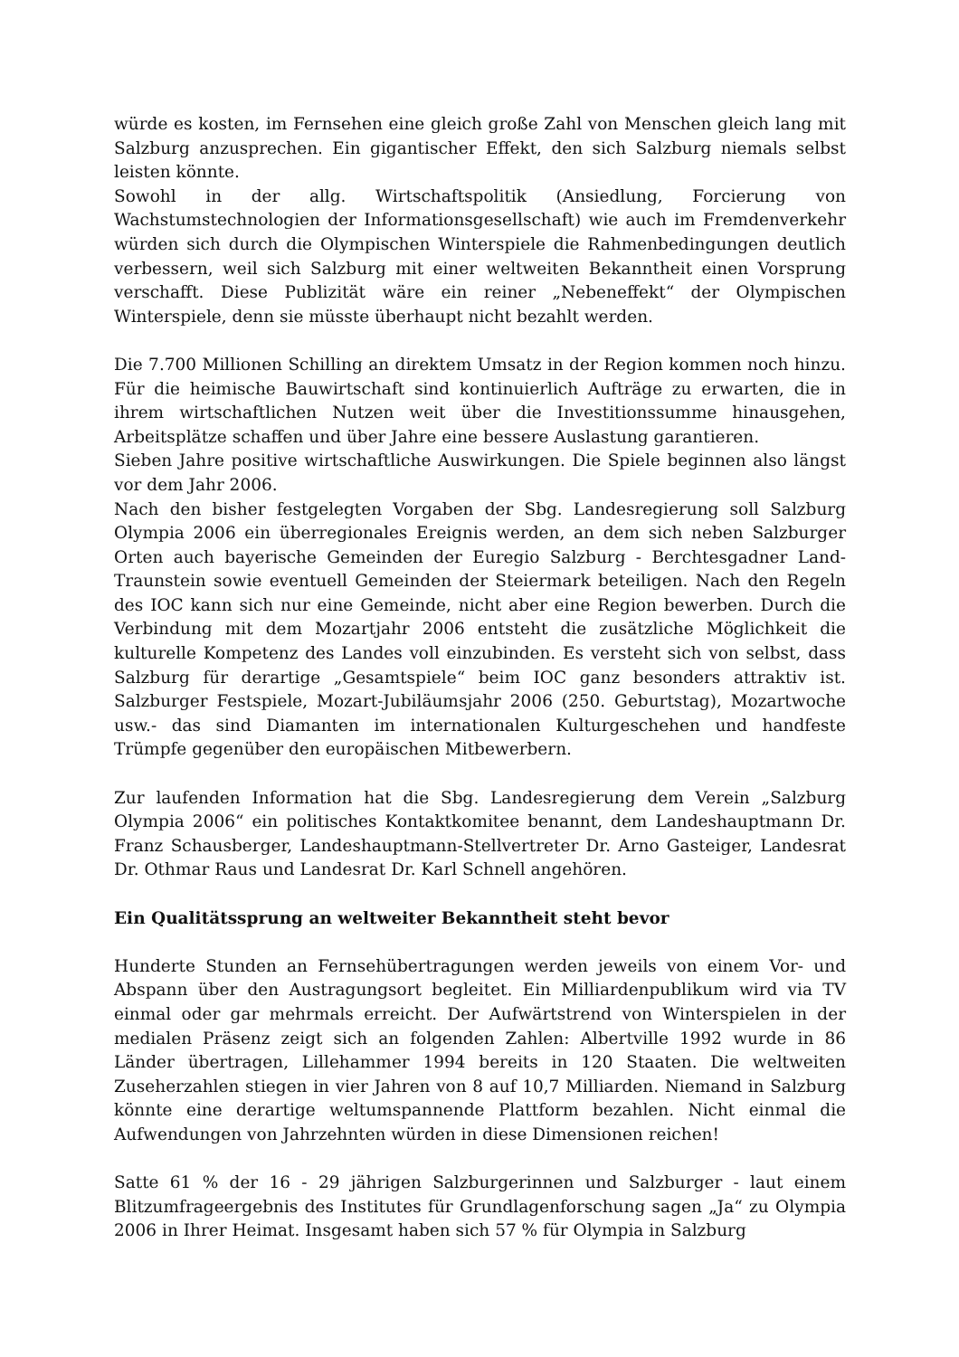würde es kosten, im Fernsehen eine gleich große Zahl von Menschen gleich lang mit Salzburg anzusprechen. Ein gigantischer Effekt, den sich Salzburg niemals selbst leisten könnte.
Sowohl in der allg. Wirtschaftspolitik (Ansiedlung, Forcierung von Wachstumstechnologien der Informationsgesellschaft) wie auch im Fremdenverkehr würden sich durch die Olympischen Winterspiele die Rahmenbedingungen deutlich verbessern, weil sich Salzburg mit einer weltweiten Bekanntheit einen Vorsprung verschafft. Diese Publizität wäre ein reiner „Nebeneffekt“ der Olympischen Winterspiele, denn sie müsste überhaupt nicht bezahlt werden.
Die 7.700 Millionen Schilling an direktem Umsatz in der Region kommen noch hinzu. Für die heimische Bauwirtschaft sind kontinuierlich Aufträge zu erwarten, die in ihrem wirtschaftlichen Nutzen weit über die Investitionssumme hinausgehen, Arbeitsplätze schaffen und über Jahre eine bessere Auslastung garantieren.
Sieben Jahre positive wirtschaftliche Auswirkungen. Die Spiele beginnen also längst vor dem Jahr 2006.
Nach den bisher festgelegten Vorgaben der Sbg. Landesregierung soll Salzburg Olympia 2006 ein überregionales Ereignis werden, an dem sich neben Salzburger Orten auch bayerische Gemeinden der Euregio Salzburg - Berchtesgadner Land-Traunstein sowie eventuell Gemeinden der Steiermark beteiligen. Nach den Regeln des IOC kann sich nur eine Gemeinde, nicht aber eine Region bewerben. Durch die Verbindung mit dem Mozartjahr 2006 entsteht die zusätzliche Möglichkeit die kulturelle Kompetenz des Landes voll einzubinden. Es versteht sich von selbst, dass Salzburg für derartige „Gesamtspiele“ beim IOC ganz besonders attraktiv ist. Salzburger Festspiele, Mozart-Jubiläumsjahr 2006 (250. Geburtstag), Mozartwoche usw.- das sind Diamanten im internationalen Kulturgeschehen und handfeste Trümpfe gegenüber den europäischen Mitbewerbern.
Zur laufenden Information hat die Sbg. Landesregierung dem Verein „Salzburg Olympia 2006“ ein politisches Kontaktkomitee benannt, dem Landeshauptmann Dr. Franz Schausberger, Landeshauptmann-Stellvertreter Dr. Arno Gasteiger, Landesrat Dr. Othmar Raus und Landesrat Dr. Karl Schnell angehören.
Ein Qualitätssprung an weltweiter Bekanntheit steht bevor
Hunderte Stunden an Fernsehübertragungen werden jeweils von einem Vor- und Abspann über den Austragungsort begleitet. Ein Milliardenpublikum wird via TV einmal oder gar mehrmals erreicht. Der Aufwärtstrend von Winterspielen in der medialen Präsenz zeigt sich an folgenden Zahlen: Albertville 1992 wurde in 86 Länder übertragen, Lillehammer 1994 bereits in 120 Staaten. Die weltweiten Zuseherzahlen stiegen in vier Jahren von 8 auf 10,7 Milliarden. Niemand in Salzburg könnte eine derartige weltumspannende Plattform bezahlen. Nicht einmal die Aufwendungen von Jahrzehnten würden in diese Dimensionen reichen!
Satte 61 % der 16 - 29 jährigen Salzburgerinnen und Salzburger - laut einem Blitzumfrageergebnis des Institutes für Grundlagenforschung sagen „Ja“ zu Olympia 2006 in Ihrer Heimat. Insgesamt haben sich 57 % für Olympia in Salzburg